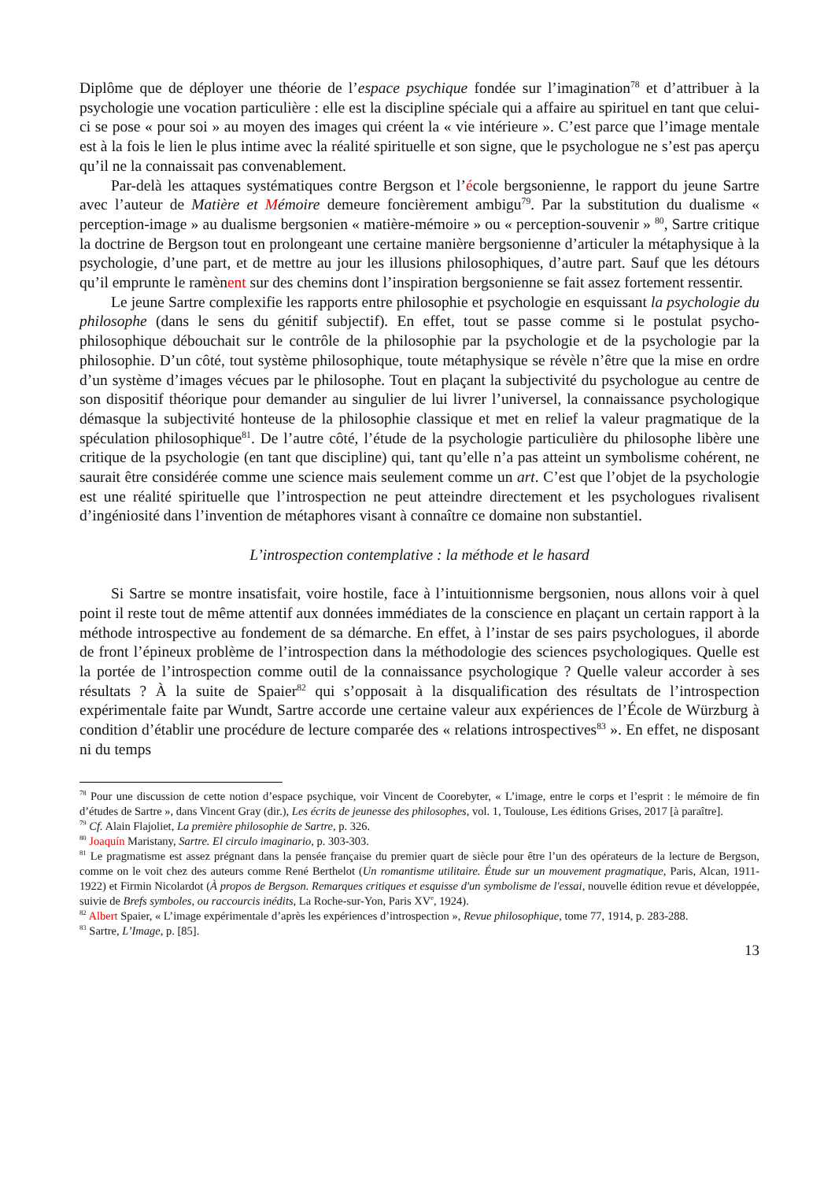Diplôme que de déployer une théorie de l’espace psychique fondée sur l’imagination<sup>78</sup> et d’attribuer à la psychologie une vocation particulière : elle est la discipline spéciale qui a affaire au spirituel en tant que celui-ci se pose « pour soi » au moyen des images qui créent la « vie intérieure ». C’est parce que l’image mentale est à la fois le lien le plus intime avec la réalité spirituelle et son signe, que le psychologue ne s’est pas aperçu qu’il ne la connaissait pas convenablement.
Par-delà les attaques systématiques contre Bergson et l’école bergsonienne, le rapport du jeune Sartre avec l’auteur de Matière et Mémoire demeure foncièrement ambigu<sup>79</sup>. Par la substitution du dualisme « perception-image » au dualisme bergsonien « matière-mémoire » ou « perception-souvenir » <sup>80</sup>, Sartre critique la doctrine de Bergson tout en prolongeant une certaine manière bergsonienne d’articuler la métaphysique à la psychologie, d’une part, et de mettre au jour les illusions philosophiques, d’autre part. Sauf que les détours qu’il emprunte le ramènent sur des chemins dont l’inspiration bergsonienne se fait assez fortement ressentir.
Le jeune Sartre complexifie les rapports entre philosophie et psychologie en esquissant la psychologie du philosophe (dans le sens du génitif subjectif). En effet, tout se passe comme si le postulat psycho-philosophique débouchait sur le contrôle de la philosophie par la psychologie et de la psychologie par la philosophie. D’un côté, tout système philosophique, toute métaphysique se révèle n’être que la mise en ordre d’un système d’images vécues par le philosophe. Tout en plaçant la subjectivité du psychologue au centre de son dispositif théorique pour demander au singulier de lui livrer l’universel, la connaissance psychologique démasque la subjectivité honteuse de la philosophie classique et met en relief la valeur pragmatique de la spéculation philosophique<sup>81</sup>. De l’autre côté, l’étude de la psychologie particulière du philosophe libère une critique de la psychologie (en tant que discipline) qui, tant qu’elle n’a pas atteint un symbolisme cohérent, ne saurait être considérée comme une science mais seulement comme un art. C’est que l’objet de la psychologie est une réalité spirituelle que l’introspection ne peut atteindre directement et les psychologues rivalisent d’ingéniosité dans l’invention de métaphores visant à connaître ce domaine non substantiel.
L’introspection contemplative : la méthode et le hasard
Si Sartre se montre insatisfait, voire hostile, face à l’intuitionnisme bergsonien, nous allons voir à quel point il reste tout de même attentif aux données immédiates de la conscience en plaçant un certain rapport à la méthode introspective au fondement de sa démarche. En effet, à l’instar de ses pairs psychologues, il aborde de front l’épineux problème de l’introspection dans la méthodologie des sciences psychologiques. Quelle est la portée de l’introspection comme outil de la connaissance psychologique ? Quelle valeur accorder à ses résultats ? À la suite de Spaier<sup>82</sup> qui s’opposait à la disqualification des résultats de l’introspection expérimentale faite par Wundt, Sartre accorde une certaine valeur aux expériences de l’École de Würzburg à condition d’établir une procédure de lecture comparée des « relations introspectives<sup>83</sup> ». En effet, ne disposant ni du temps
<sup>78</sup> Pour une discussion de cette notion d’espace psychique, voir Vincent de Coorebyter, « L’image, entre le corps et l’esprit : le mémoire de fin d’études de Sartre », dans Vincent Gray (dir.), Les écrits de jeunesse des philosophes, vol. 1, Toulouse, Les éditions Grises, 2017 [à paraître].
<sup>79</sup> Cf. Alain Flajoliet, La première philosophie de Sartre, p. 326.
<sup>80</sup> Joaquín Maristany, Sartre. El circulo imaginario, p. 303-303.
<sup>81</sup> Le pragmatisme est assez prégnant dans la pensée française du premier quart de siècle pour être l’un des opérateurs de la lecture de Bergson, comme on le voit chez des auteurs comme René Berthelot (Un romantisme utilitaire. Étude sur un mouvement pragmatique, Paris, Alcan, 1911-1922) et Firmin Nicolardot (À propos de Bergson. Remarques critiques et esquisse d'un symbolisme de l'essai, nouvelle édition revue et développée, suivie de Brefs symboles, ou raccourcis inédits, La Roche-sur-Yon, Paris XV<sup>e</sup>, 1924).
<sup>82</sup> Albert Spaier, « L’image expérimentale d’après les expériences d’introspection », Revue philosophique, tome 77, 1914, p. 283-288.
<sup>83</sup> Sartre, L’Image, p. [85].
13